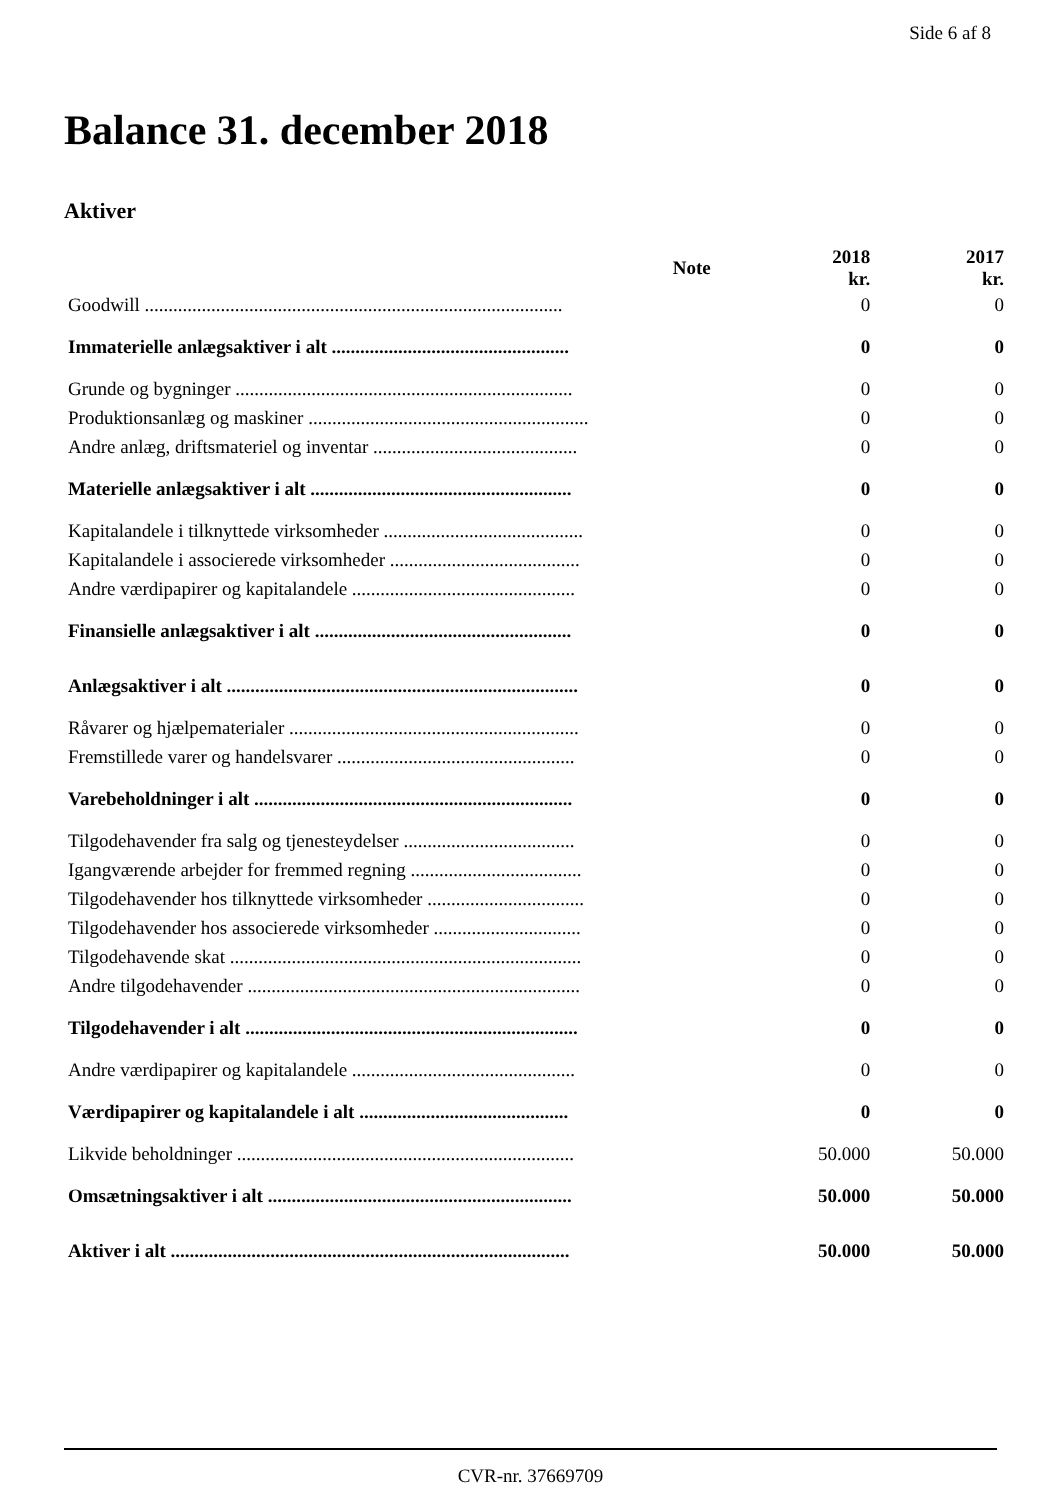Side 6 af 8
Balance 31. december 2018
Aktiver
| | Note | 2018 kr. | 2017 kr. |
| --- | --- | --- | --- |
| Goodwill ........................................................................................ | | 0 | 0 |
| Immaterielle anlægsaktiver i alt .................................................. | | 0 | 0 |
| Grunde og bygninger ....................................................................... | | 0 | 0 |
| Produktionsanlæg og maskiner ........................................................... | | 0 | 0 |
| Andre anlæg, driftsmateriel og inventar ........................................... | | 0 | 0 |
| Materielle anlægsaktiver i alt ....................................................... | | 0 | 0 |
| Kapitalandele i tilknyttede virksomheder .......................................... | | 0 | 0 |
| Kapitalandele i associerede virksomheder ........................................ | | 0 | 0 |
| Andre værdipapirer og kapitalandele ............................................... | | 0 | 0 |
| Finansielle anlægsaktiver i alt ...................................................... | | 0 | 0 |
| Anlægsaktiver i alt .......................................................................... | | 0 | 0 |
| Råvarer og hjælpematerialer ............................................................. | | 0 | 0 |
| Fremstillede varer og handelsvarer .................................................. | | 0 | 0 |
| Varebeholdninger i alt ................................................................... | | 0 | 0 |
| Tilgodehavender fra salg og tjenesteydelser .................................... | | 0 | 0 |
| Igangværende arbejder for fremmed regning .................................... | | 0 | 0 |
| Tilgodehavender hos tilknyttede virksomheder ................................. | | 0 | 0 |
| Tilgodehavender hos associerede virksomheder ............................... | | 0 | 0 |
| Tilgodehavende skat .......................................................................... | | 0 | 0 |
| Andre tilgodehavender ...................................................................... | | 0 | 0 |
| Tilgodehavender i alt ...................................................................... | | 0 | 0 |
| Andre værdipapirer og kapitalandele ............................................... | | 0 | 0 |
| Værdipapirer og kapitalandele i alt ............................................ | | 0 | 0 |
| Likvide beholdninger ....................................................................... | | 50.000 | 50.000 |
| Omsætningsaktiver i alt ................................................................ | | 50.000 | 50.000 |
| Aktiver i alt .................................................................................... | | 50.000 | 50.000 |
CVR-nr. 37669709